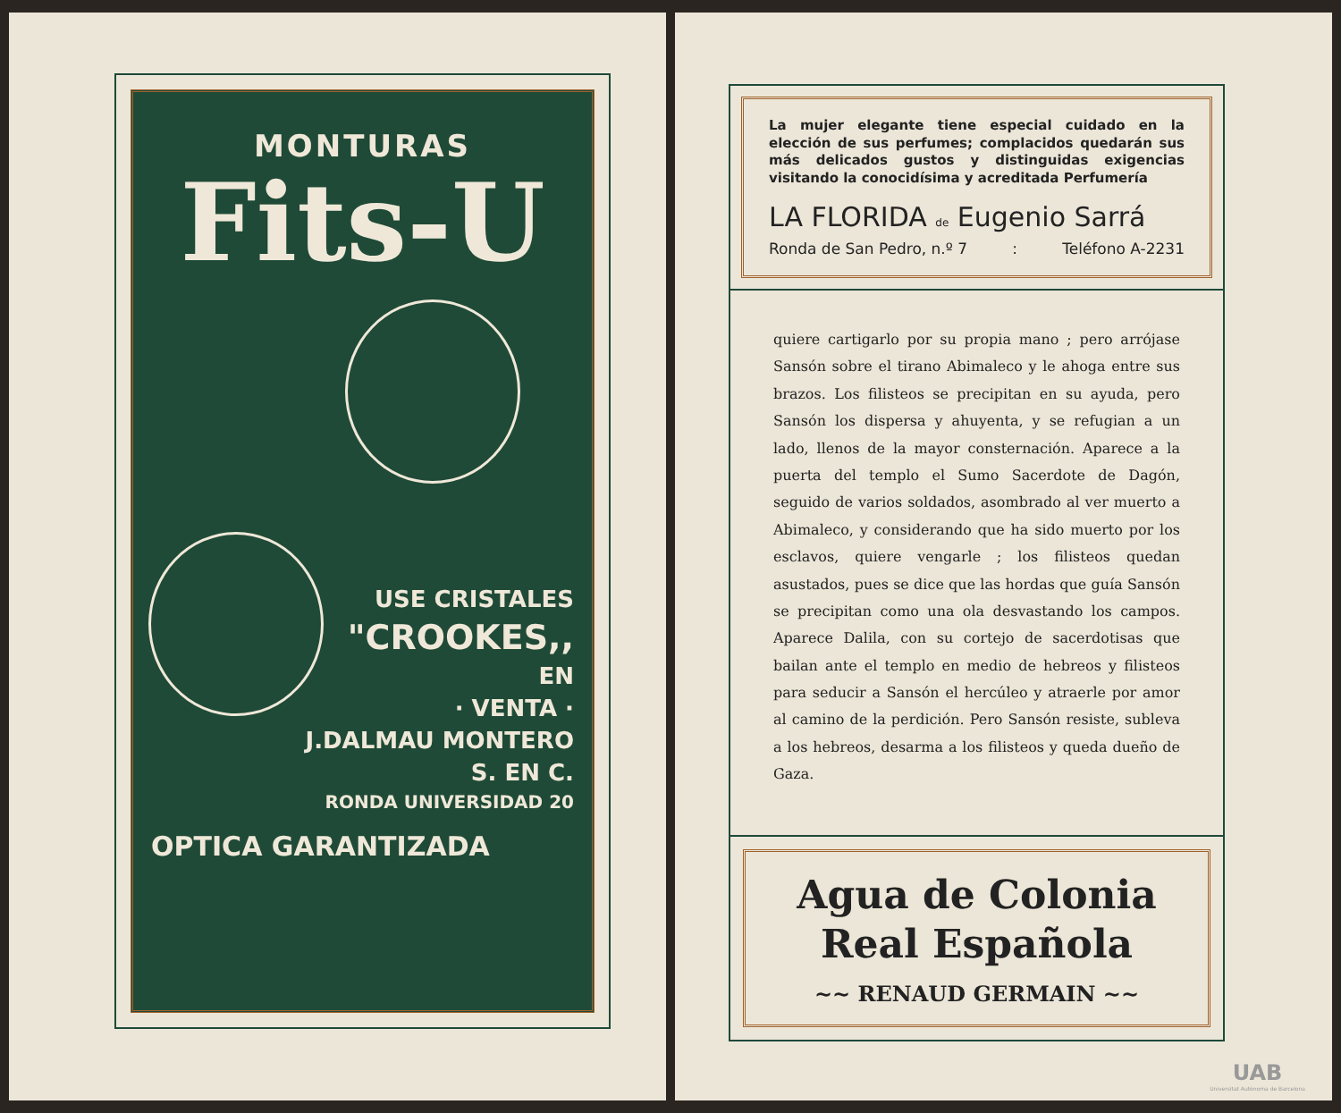MONTURAS
Fits-U
USE CRISTALES
"CROOKES,,
EN
· VENTA ·
J.DALMAU MONTERO
S. EN C.
RONDA UNIVERSIDAD 20
OPTICA GARANTIZADA
La mujer elegante tiene especial cuidado en la elección de sus perfumes; complacidos quedarán sus más delicados gustos y distinguidas exigencias visitando la conocidísima y acreditada Perfumería
LA FLORIDA de Eugenio Sarrá
Ronda de San Pedro, n.º 7: Teléfono A-2231
quiere cartigarlo por su propia mano ; pero arrójase Sansón sobre el tirano Abimaleco y le ahoga entre sus brazos. Los filisteos se precipitan en su ayuda, pero Sansón los dispersa y ahuyenta, y se refugian a un lado, llenos de la mayor consternación. Aparece a la puerta del templo el Sumo Sacerdote de Dagón, seguido de varios soldados, asombrado al ver muerto a Abimaleco, y considerando que ha sido muerto por los esclavos, quiere vengarle ; los filisteos quedan asustados, pues se dice que las hordas que guía Sansón se precipitan como una ola desvastando los campos. Aparece Dalila, con su cortejo de sacerdotisas que bailan ante el templo en medio de hebreos y filisteos para seducir a Sansón el hercúleo y atraerle por amor al camino de la perdición. Pero Sansón resiste, subleva a los hebreos, desarma a los filisteos y queda dueño de Gaza.
Agua de Colonia
Real Española
~~ RENAUD GERMAIN ~~
UAB
Universitat Autònoma de Barcelona